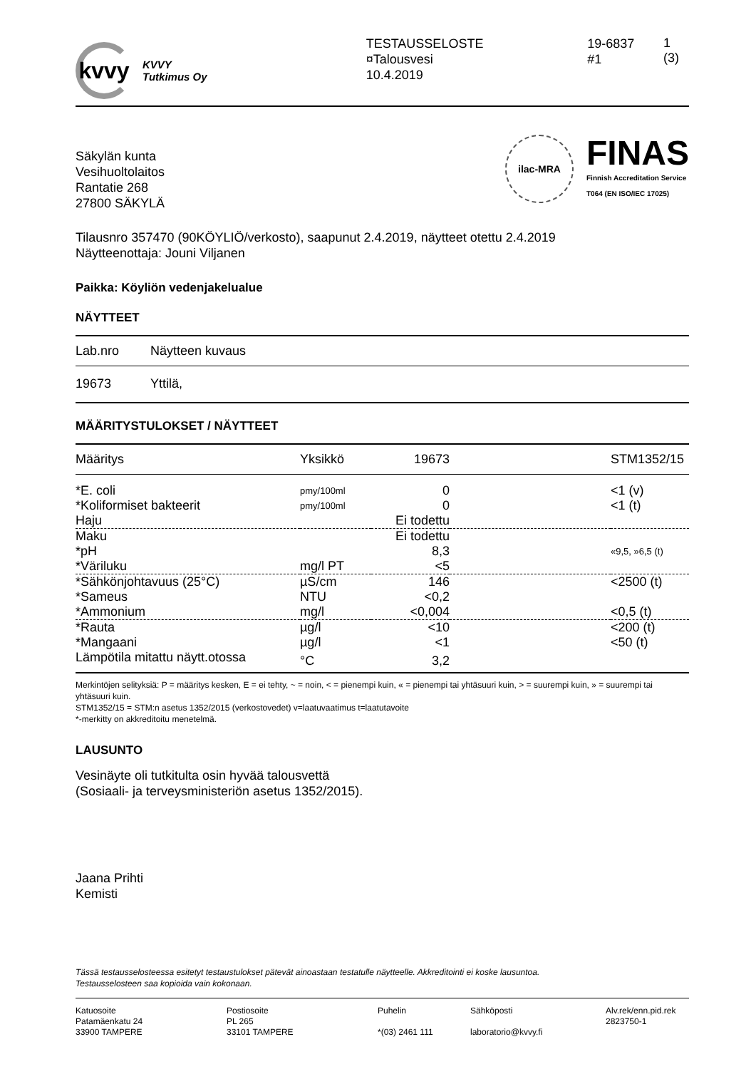kvvy
KVVY
Tutkimus Oy
TESTAUSSELOSTE
¤Talousvesi
10.4.2019
19-6837
#1
1 (3)
Säkylän kunta
Vesihuoltolaitos
Rantatie 268
27800 SÄKYLÄ
ilac-MRA
FINAS
Finnish Accreditation Service
T064 (EN ISO/IEC 17025)
Tilausnro 357470 (90KÖYLIÖ/verkosto), saapunut 2.4.2019, näytteet otettu 2.4.2019
Näytteenottaja: Jouni Viljanen
Paikka: Köyliön vedenjakelualue
NÄYTTEET
| Lab.nro | Näytteen kuvaus |
| --- | --- |
| 19673 | Yttilä, |
MÄÄRITYSTULOKSET / NÄYTTEET
| Määritys | Yksikkö | 19673 | | STM1352/15 |
| --- | --- | --- | --- | --- |
| *E. coli | pmy/100ml | 0 | | <1 (v) |
| *Koliformiset bakteerit | pmy/100ml | 0 | | <1 (t) |
| Haju | | Ei todettu | | |
| Maku | | Ei todettu | | |
| *pH | | 8,3 | | «9,5, »6,5 (t) |
| *Väriluku | mg/l PT | <5 | | |
| *Sähkönjohtavuus (25°C) | µS/cm | 146 | | <2500 (t) |
| *Sameus | NTU | <0,2 | | |
| *Ammonium | mg/l | <0,004 | | <0,5 (t) |
| *Rauta | µg/l | <10 | | <200 (t) |
| *Mangaani | µg/l | <1 | | <50 (t) |
| Lämpötila mitattu näytt.otossa | °C | 3,2 | | |
Merkintöjen selityksiä: P = määritys kesken, E = ei tehty, ~ = noin, < = pienempi kuin, « = pienempi tai yhtäsuuri kuin, > = suurempi kuin, » = suurempi tai yhtäsuuri kuin.
STM1352/15 = STM:n asetus 1352/2015 (verkostovedet) v=laatuvaatimus t=laatutavoite
*-merkitty on akkreditoitu menetelmä.
LAUSUNTO
Vesinäyte oli tutkitulta osin hyvää talousvettä
(Sosiaali- ja terveysministeriön asetus 1352/2015).
Jaana Prihti
Kemisti
Tässä testausselosteessa esitetyt testaustulokset pätevät ainoastaan testatulle näytteelle. Akkreditointi ei koske lausuntoa.
Testausselosteen saa kopioida vain kokonaan.
Katuosoite
Patamäenkatu 24
33900 TAMPERE
Postiosoite
PL 265
33101 TAMPERE
Puhelin
*(03) 2461 111
Sähköposti
laboratorio@kvvy.fi
Alv.rek/enn.pid.rek
2823750-1